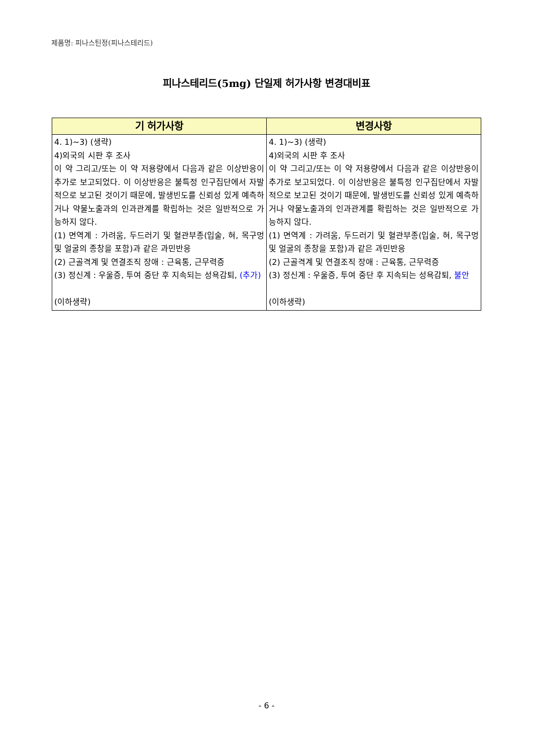제품명: 피나스틴정(피나스테리드)
피나스테리드(5mg) 단일제 허가사항 변경대비표
| 기 허가사항 | 변경사항 |
| --- | --- |
| 4. 1)~3) (생략) 4)외국의 시판 후 조사 이 약 그리고/또는 이 약 저용량에서 다음과 같은 이상반응이 추가로 보고되었다. 이 이상반응은 불특정 인구집단에서 자발적으로 보고된 것이기 때문에, 발생빈도를 신뢰성 있게 예측하거나 약물노출과의 인과관계를 확립하는 것은 일반적으로 가능하지 않다. (1) 면역계 : 가려움, 두드러기 및 혈관부종(입술, 혀, 목구멍 및 얼굴의 종창을 포함)과 같은 과민반응 (2) 근골격계 및 연결조직 장애 : 근육통, 근무력증 (3) 정신계 : 우울증, 투여 중단 후 지속되는 성욕감퇴, (추가) (이하생략) | 4. 1)~3) (생략) 4)외국의 시판 후 조사 이 약 그리고/또는 이 약 저용량에서 다음과 같은 이상반응이 추가로 보고되었다. 이 이상반응은 불특정 인구집단에서 자발적으로 보고된 것이기 때문에, 발생빈도를 신뢰성 있게 예측하거나 약물노출과의 인과관계를 확립하는 것은 일반적으로 가능하지 않다. (1) 면역계 : 가려움, 두드러기 및 혈관부종(입술, 혀, 목구멍 및 얼굴의 종창을 포함)과 같은 과민반응 (2) 근골격계 및 연결조직 장애 : 근육통, 근무력증 (3) 정신계 : 우울증, 투여 중단 후 지속되는 성욕감퇴, 불안 (이하생략) |
- 6 -